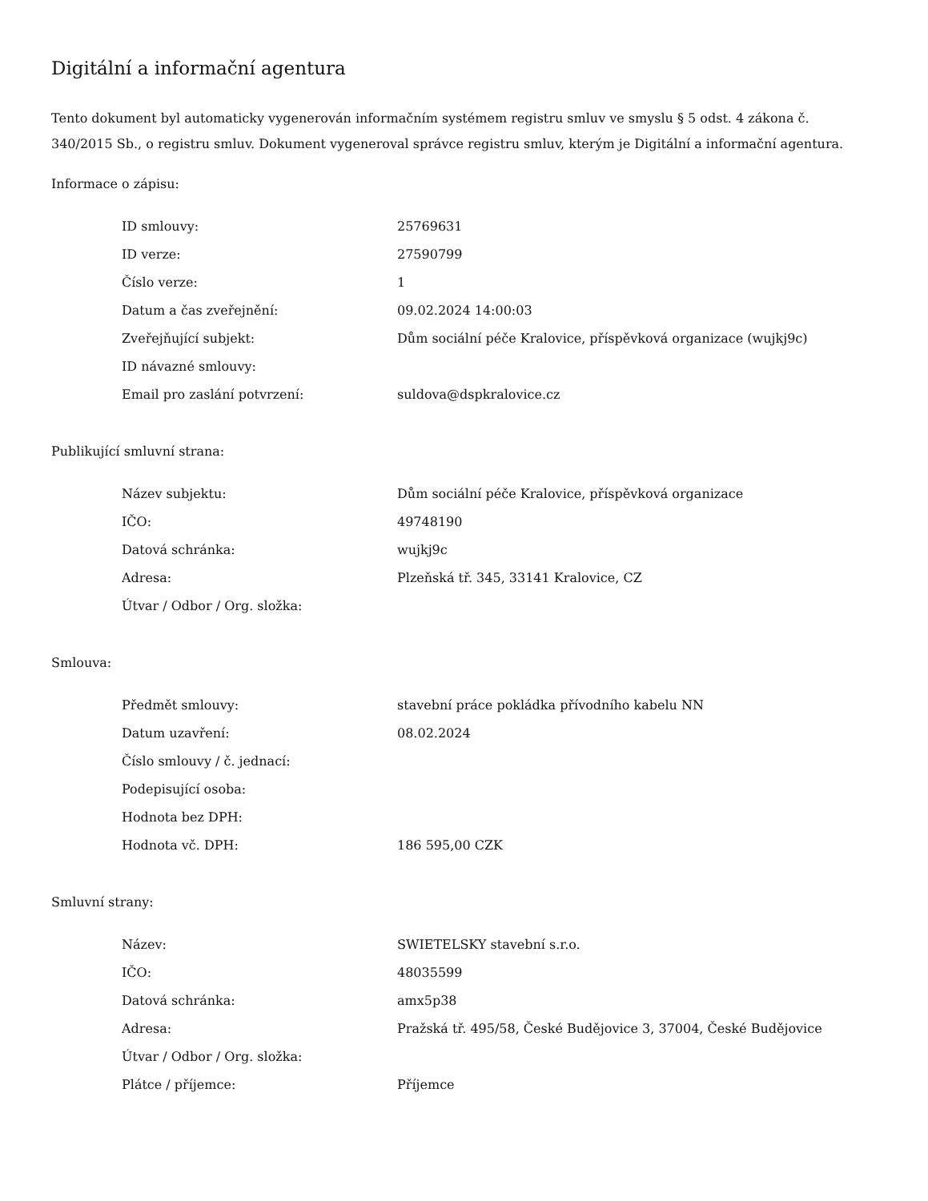Digitální a informační agentura
Tento dokument byl automaticky vygenerován informačním systémem registru smluv ve smyslu § 5 odst. 4 zákona č. 340/2015 Sb., o registru smluv. Dokument vygeneroval správce registru smluv, kterým je Digitální a informační agentura.
Informace o zápisu:
| ID smlouvy: | 25769631 |
| ID verze: | 27590799 |
| Číslo verze: | 1 |
| Datum a čas zveřejnění: | 09.02.2024 14:00:03 |
| Zveřejňující subjekt: | Dům sociální péče Kralovice, příspěvková organizace (wujkj9c) |
| ID návazné smlouvy: | |
| Email pro zaslání potvrzení: | suldova@dspkralovice.cz |
Publikující smluvní strana:
| Název subjektu: | Dům sociální péče Kralovice, příspěvková organizace |
| IČO: | 49748190 |
| Datová schránka: | wujkj9c |
| Adresa: | Plzeňská tř. 345, 33141 Kralovice, CZ |
| Útvar / Odbor / Org. složka: | |
Smlouva:
| Předmět smlouvy: | stavební práce pokládka přívodního kabelu NN |
| Datum uzavření: | 08.02.2024 |
| Číslo smlouvy / č. jednací: | |
| Podepisující osoba: | |
| Hodnota bez DPH: | |
| Hodnota vč. DPH: | 186 595,00 CZK |
Smluvní strany:
| Název: | SWIETELSKY stavební s.r.o. |
| IČO: | 48035599 |
| Datová schránka: | amx5p38 |
| Adresa: | Pražská tř. 495/58, České Budějovice 3, 37004, České Budějovice |
| Útvar / Odbor / Org. složka: | |
| Plátce / příjemce: | Příjemce |